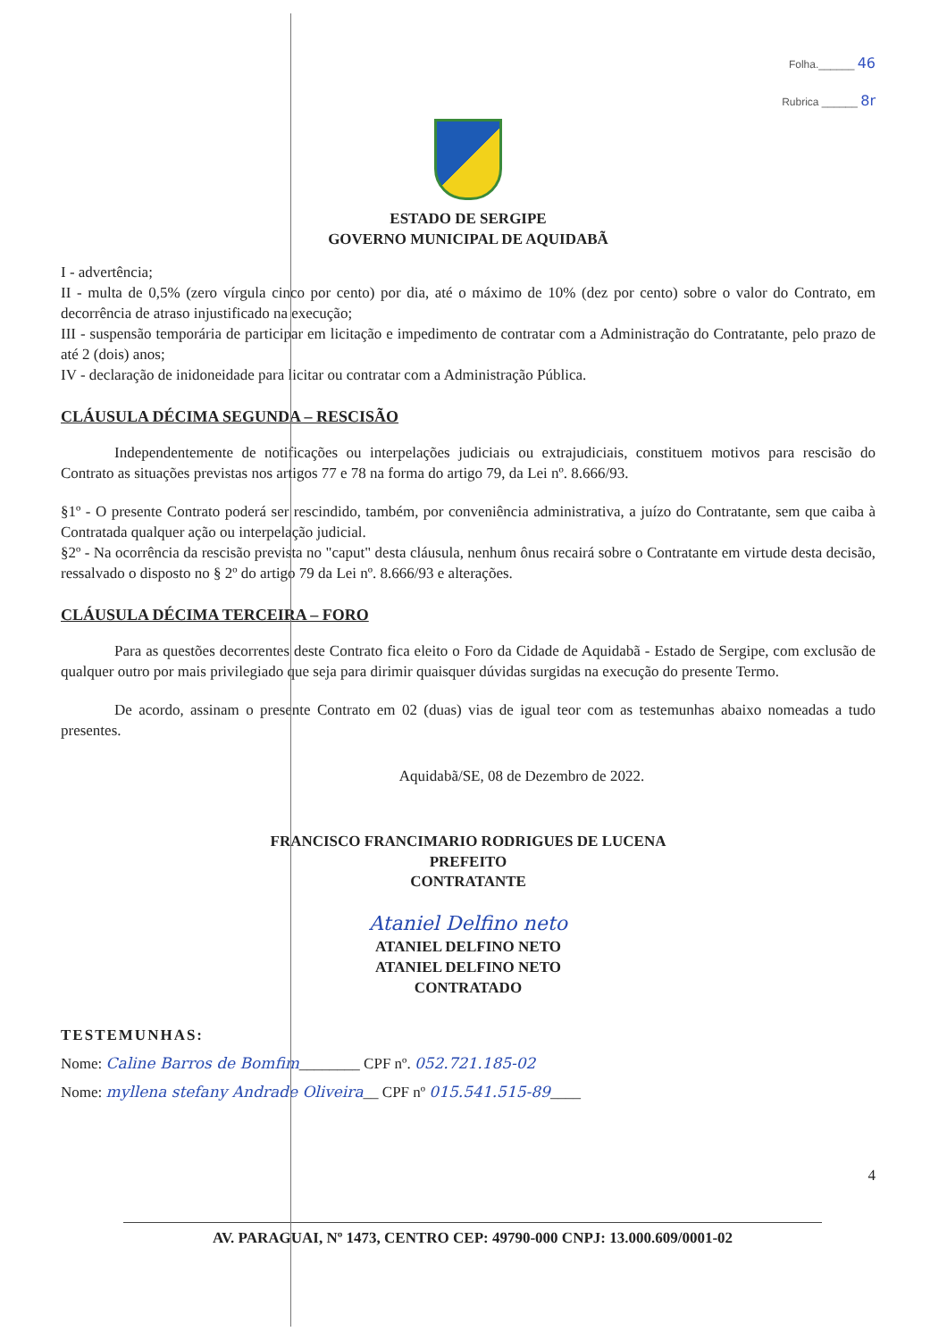Folha.______ 46
Rubrica ______ 8r
ESTADO DE SERGIPE
GOVERNO MUNICIPAL DE AQUIDABÃ
I - advertência;
II - multa de 0,5% (zero vírgula cinco por cento) por dia, até o máximo de 10% (dez por cento) sobre o valor do Contrato, em decorrência de atraso injustificado na execução;
III - suspensão temporária de participar em licitação e impedimento de contratar com a Administração do Contratante, pelo prazo de até 2 (dois) anos;
IV - declaração de inidoneidade para licitar ou contratar com a Administração Pública.
CLÁUSULA DÉCIMA SEGUNDA – RESCISÃO
Independentemente de notificações ou interpelações judiciais ou extrajudiciais, constituem motivos para rescisão do Contrato as situações previstas nos artigos 77 e 78 na forma do artigo 79, da Lei nº. 8.666/93.
§1º - O presente Contrato poderá ser rescindido, também, por conveniência administrativa, a juízo do Contratante, sem que caiba à Contratada qualquer ação ou interpelação judicial.
§2º - Na ocorrência da rescisão prevista no "caput" desta cláusula, nenhum ônus recairá sobre o Contratante em virtude desta decisão, ressalvado o disposto no § 2º do artigo 79 da Lei nº. 8.666/93 e alterações.
CLÁUSULA DÉCIMA TERCEIRA – FORO
Para as questões decorrentes deste Contrato fica eleito o Foro da Cidade de Aquidabã - Estado de Sergipe, com exclusão de qualquer outro por mais privilegiado que seja para dirimir quaisquer dúvidas surgidas na execução do presente Termo.
De acordo, assinam o presente Contrato em 02 (duas) vias de igual teor com as testemunhas abaixo nomeadas a tudo presentes.
Aquidabã/SE, 08 de Dezembro de 2022.
FRANCISCO FRANCIMARIO RODRIGUES DE LUCENA
PREFEITO
CONTRATANTE
Ataniel Delfino neto
ATANIEL DELFINO NETO
ATANIEL DELFINO NETO
CONTRATADO
TESTEMUNHAS:
Nome: Caline Barros de Bomfim________ CPF nº. 052.721.185-02
Nome: myllena stefany Andrade Oliveira__ CPF nº 015.541.515-89____
4
AV. PARAGUAI, Nº 1473, CENTRO CEP: 49790-000 CNPJ: 13.000.609/0001-02